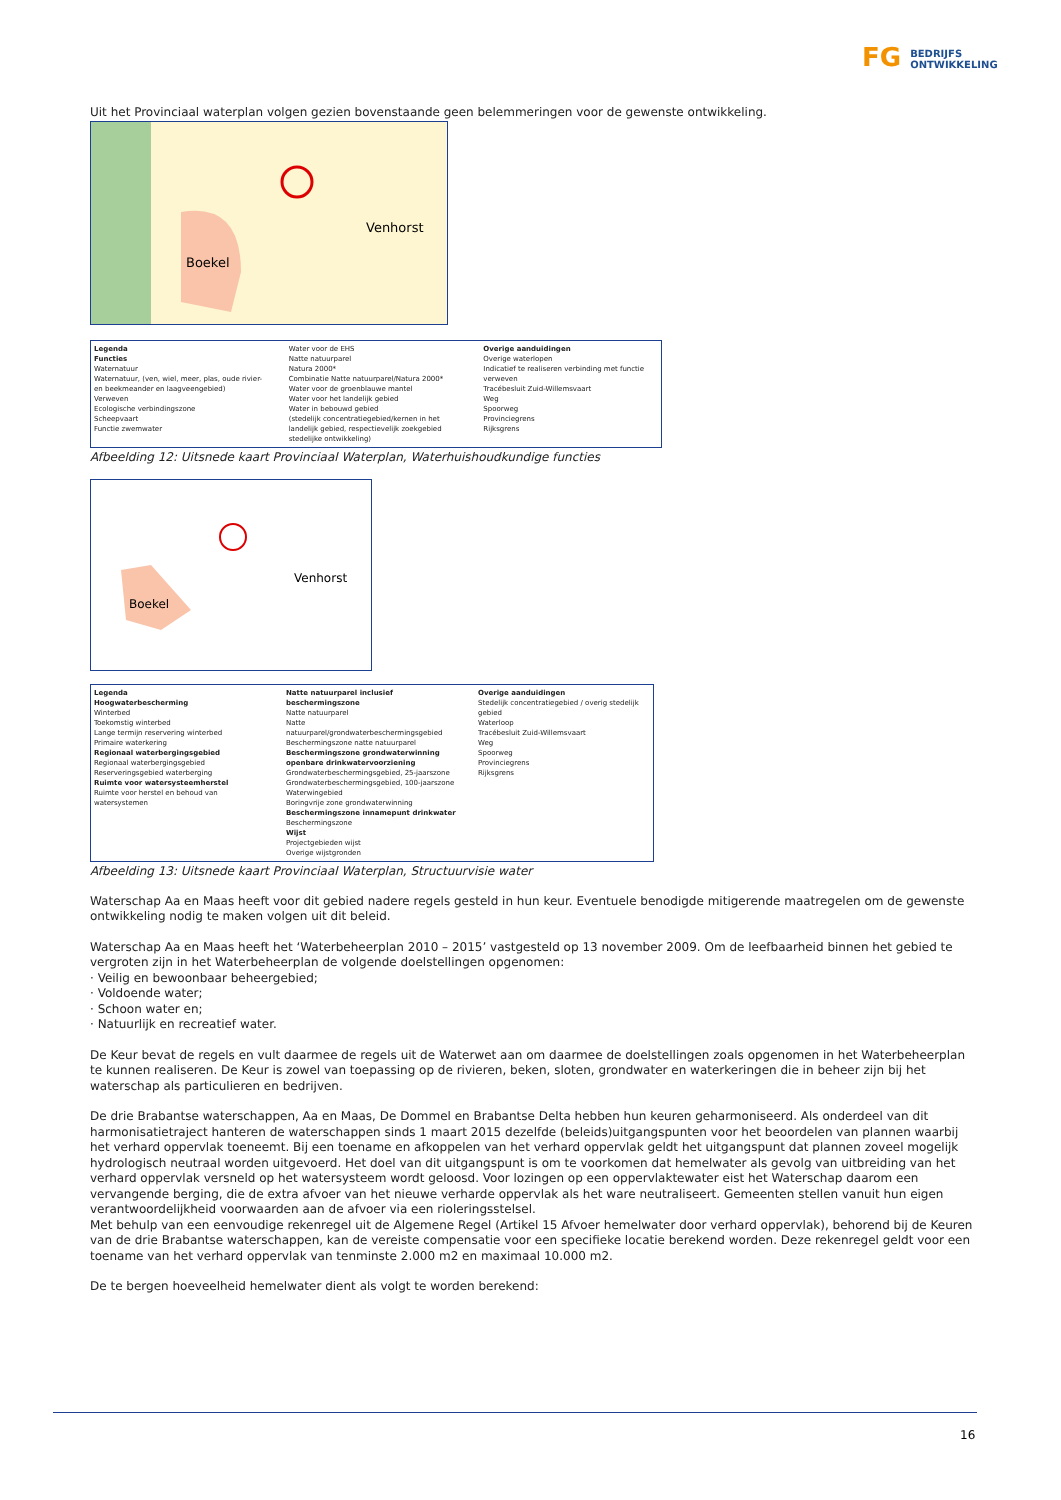FG BEDRIJFS
ONTWIKKELING
Uit het Provinciaal waterplan volgen gezien bovenstaande geen belemmeringen voor de gewenste ontwikkeling.
Boekel
Venhorst
Legenda
Functies
Waternatuur
Waternatuur, (ven, wiel, meer, plas, oude rivier- en beekmeander en laagveengebied)
Verweven
Ecologische verbindingszone
Scheepvaart
Functie zwemwater
Water voor de EHS
Natte natuurparel
Natura 2000*
Combinatie Natte natuurparel/Natura 2000*
Water voor de groenblauwe mantel
Water voor het landelijk gebied
Water in bebouwd gebied
(stedelijk concentratiegebied/kernen in het landelijk gebied, respectievelijk zoekgebied stedelijke ontwikkeling)
Overige aanduidingen
Overige waterlopen
Indicatief te realiseren verbinding met functie verweven
Tracébesluit Zuid-Willemsvaart
Weg
Spoorweg
Provinciegrens
Rijksgrens
Afbeelding 12: Uitsnede kaart Provinciaal Waterplan, Waterhuishoudkundige functies
Boekel
Venhorst
Legenda
Hoogwaterbescherming
Winterbed
Toekomstig winterbed
Lange termijn reservering winterbed
Primaire waterkering
Regionaal waterbergingsgebied
Regionaal waterbergingsgebied
Reserveringsgebied waterberging
Ruimte voor watersysteemherstel
Ruimte voor herstel en behoud van watersystemen
Natte natuurparel inclusief beschermingszone
Natte natuurparel
Natte natuurparel/grondwaterbeschermingsgebied
Beschermingszone natte natuurparel
Beschermingszone grondwaterwinning openbare drinkwatervoorziening
Grondwaterbeschermingsgebied, 25-jaarszone
Grondwaterbeschermingsgebied, 100-jaarszone
Waterwingebied
Boringvrije zone grondwaterwinning
Beschermingszone innamepunt drinkwater
Beschermingszone
Wijst
Projectgebieden wijst
Overige wijstgronden
Overige aanduidingen
Stedelijk concentratiegebied / overig stedelijk gebied
Waterloop
Tracébesluit Zuid-Willemsvaart
Weg
Spoorweg
Provinciegrens
Rijksgrens
Afbeelding 13: Uitsnede kaart Provinciaal Waterplan, Structuurvisie water
Waterschap Aa en Maas heeft voor dit gebied nadere regels gesteld in hun keur. Eventuele benodigde mitigerende maatregelen om de gewenste ontwikkeling nodig te maken volgen uit dit beleid.
Waterschap Aa en Maas heeft het ‘Waterbeheerplan 2010 – 2015’ vastgesteld op 13 november 2009. Om de leefbaarheid binnen het gebied te vergroten zijn in het Waterbeheerplan de volgende doelstellingen opgenomen:
· Veilig en bewoonbaar beheergebied;
· Voldoende water;
· Schoon water en;
· Natuurlijk en recreatief water.
De Keur bevat de regels en vult daarmee de regels uit de Waterwet aan om daarmee de doelstellingen zoals opgenomen in het Waterbeheerplan te kunnen realiseren. De Keur is zowel van toepassing op de rivieren, beken, sloten, grondwater en waterkeringen die in beheer zijn bij het waterschap als particulieren en bedrijven.
De drie Brabantse waterschappen, Aa en Maas, De Dommel en Brabantse Delta hebben hun keuren geharmoniseerd. Als onderdeel van dit harmonisatietraject hanteren de waterschappen sinds 1 maart 2015 dezelfde (beleids)uitgangspunten voor het beoordelen van plannen waarbij het verhard oppervlak toeneemt. Bij een toename en afkoppelen van het verhard oppervlak geldt het uitgangspunt dat plannen zoveel mogelijk hydrologisch neutraal worden uitgevoerd. Het doel van dit uitgangspunt is om te voorkomen dat hemelwater als gevolg van uitbreiding van het verhard oppervlak versneld op het watersysteem wordt geloosd. Voor lozingen op een oppervlaktewater eist het Waterschap daarom een vervangende berging, die de extra afvoer van het nieuwe verharde oppervlak als het ware neutraliseert. Gemeenten stellen vanuit hun eigen verantwoordelijkheid voorwaarden aan de afvoer via een rioleringsstelsel.
Met behulp van een eenvoudige rekenregel uit de Algemene Regel (Artikel 15 Afvoer hemelwater door verhard oppervlak), behorend bij de Keuren van de drie Brabantse waterschappen, kan de vereiste compensatie voor een specifieke locatie berekend worden. Deze rekenregel geldt voor een toename van het verhard oppervlak van tenminste 2.000 m2 en maximaal 10.000 m2.
De te bergen hoeveelheid hemelwater dient als volgt te worden berekend:
16